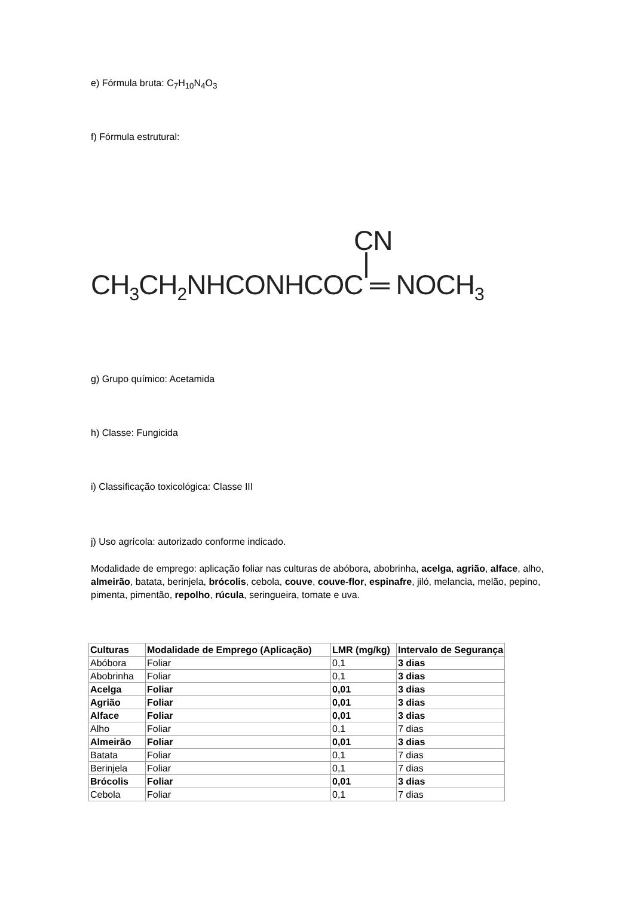e) Fórmula bruta: C<sub>7</sub>H<sub>10</sub>N<sub>4</sub>O<sub>3</sub>
f) Fórmula estrutural:
CN
|
CH<sub>3</sub>CH<sub>2</sub>NHCONHCOC ═ NOCH<sub>3</sub>
g) Grupo químico: Acetamida
h) Classe: Fungicida
i) Classificação toxicológica: Classe III
j) Uso agrícola: autorizado conforme indicado.
Modalidade de emprego: aplicação foliar nas culturas de abóbora, abobrinha, acelga, agrião, alface, alho, almeirão, batata, berinjela, brócolis, cebola, couve, couve-flor, espinafre, jiló, melancia, melão, pepino, pimenta, pimentão, repolho, rúcula, seringueira, tomate e uva.
| Culturas | Modalidade de Emprego (Aplicação) | LMR (mg/kg) | Intervalo de Segurança |
| --- | --- | --- | --- |
| Abóbora | Foliar | 0,1 | 3 dias |
| Abobrinha | Foliar | 0,1 | 3 dias |
| Acelga | Foliar | 0,01 | 3 dias |
| Agrião | Foliar | 0,01 | 3 dias |
| Alface | Foliar | 0,01 | 3 dias |
| Alho | Foliar | 0,1 | 7 dias |
| Almeirão | Foliar | 0,01 | 3 dias |
| Batata | Foliar | 0,1 | 7 dias |
| Berinjela | Foliar | 0,1 | 7 dias |
| Brócolis | Foliar | 0,01 | 3 dias |
| Cebola | Foliar | 0,1 | 7 dias |